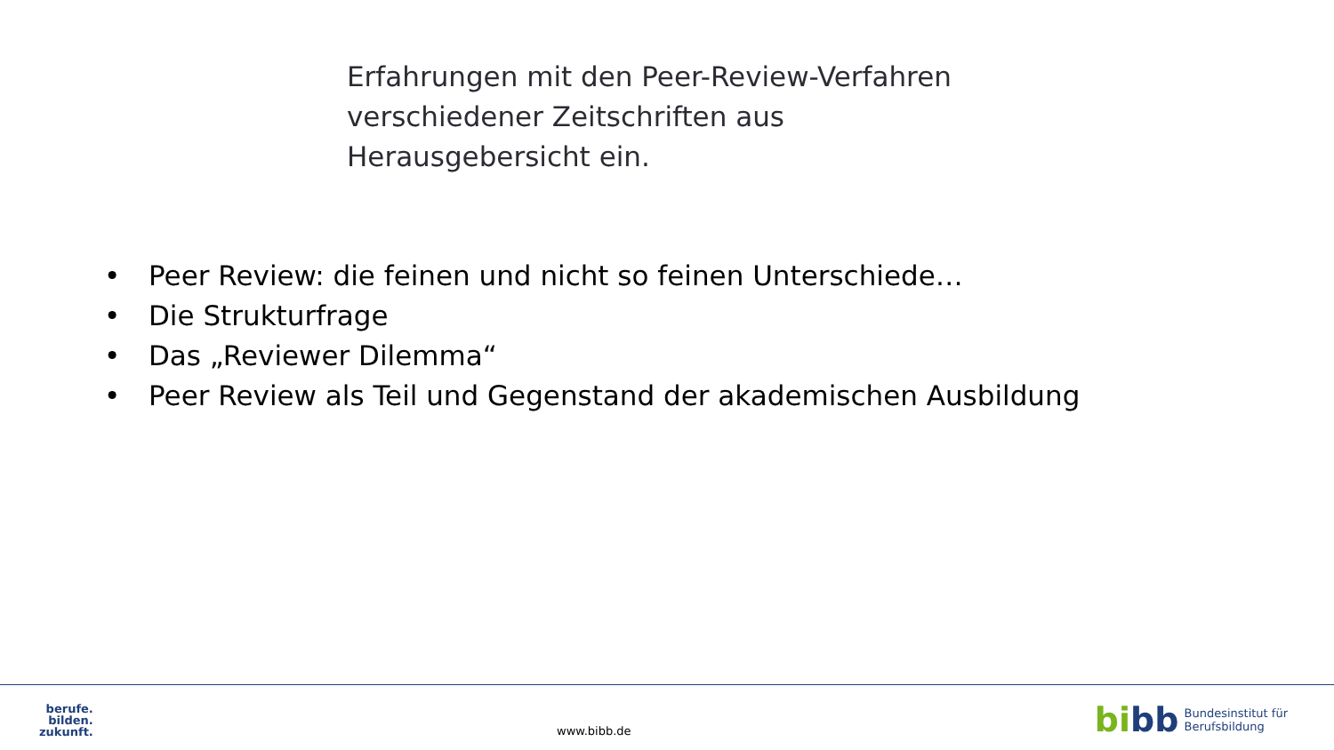Erfahrungen mit den Peer-Review-Verfahren
verschiedener Zeitschriften aus
Herausgebersicht ein.
• Peer Review: die feinen und nicht so feinen Unterschiede…
• Die Strukturfrage
• Das „Reviewer Dilemma“
• Peer Review als Teil und Gegenstand der akademischen Ausbildung
berufe.
bilden.
zukunft.
www.bibb.de
bibb
Bundesinstitut für
Berufsbildung